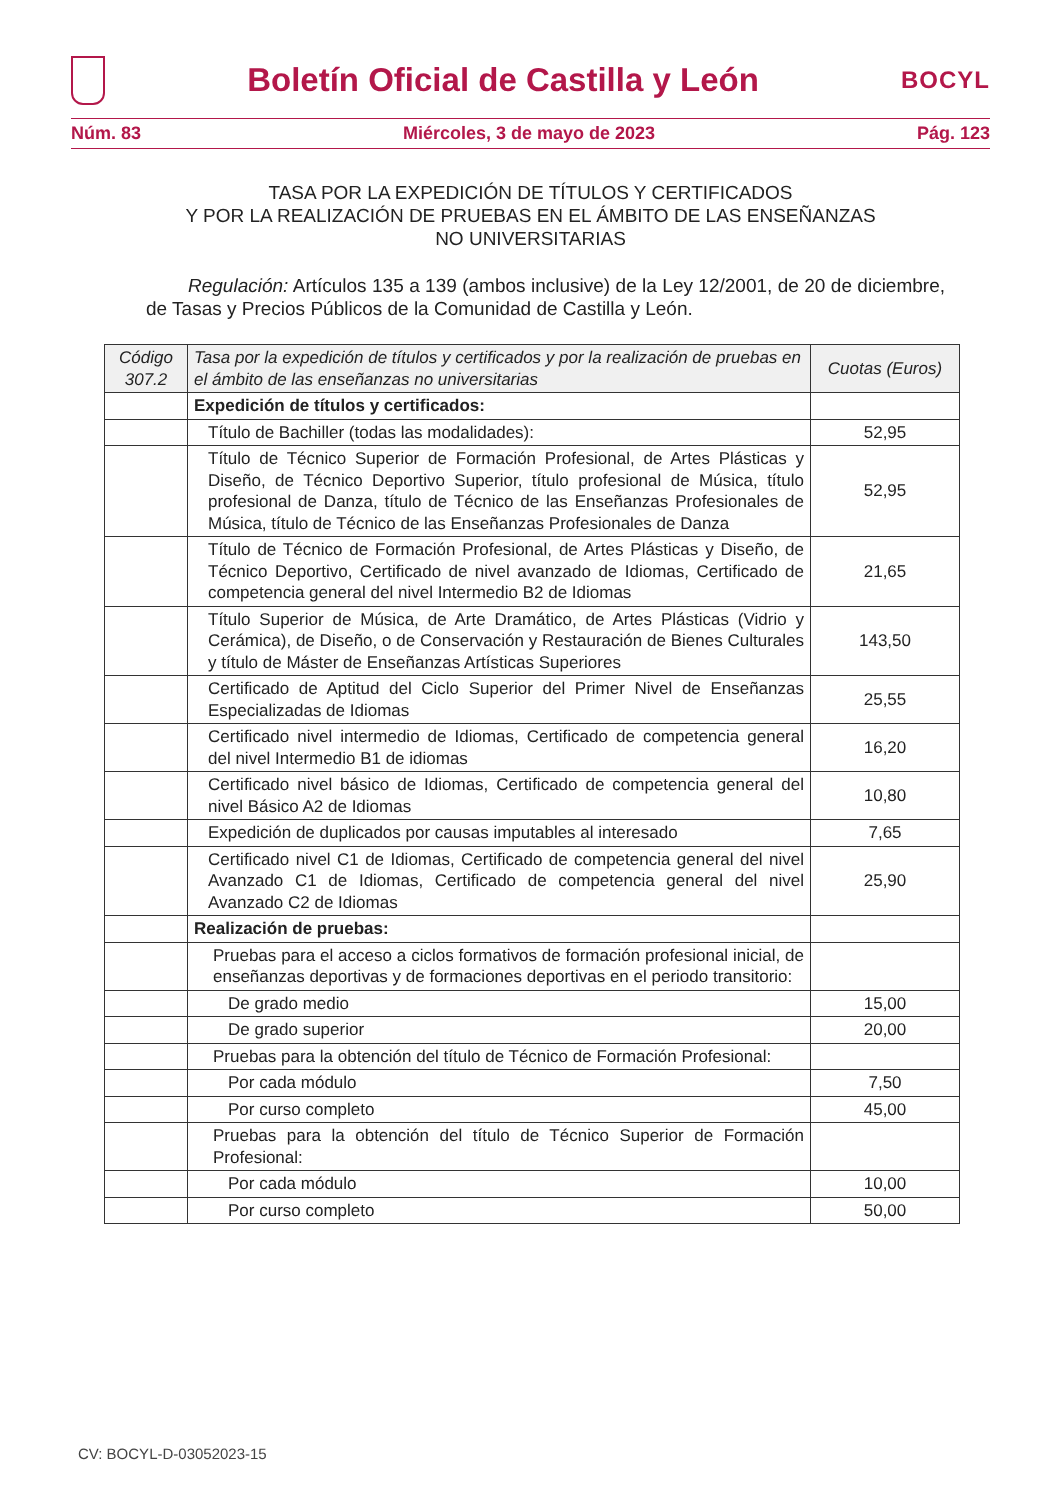Boletín Oficial de Castilla y León
BOCYL
Núm. 83 Miércoles, 3 de mayo de 2023 Pág. 123
TASA POR LA EXPEDICIÓN DE TÍTULOS Y CERTIFICADOS
Y POR LA REALIZACIÓN DE PRUEBAS EN EL ÁMBITO DE LAS ENSEÑANZAS
NO UNIVERSITARIAS
Regulación: Artículos 135 a 139 (ambos inclusive) de la Ley 12/2001, de 20 de diciembre, de Tasas y Precios Públicos de la Comunidad de Castilla y León.
| Código 307.2 | Tasa por la expedición de títulos y certificados y por la realización de pruebas en el ámbito de las enseñanzas no universitarias | Cuotas (Euros) |
| --- | --- | --- |
| | Expedición de títulos y certificados: | |
| | Título de Bachiller (todas las modalidades): | 52,95 |
| | Título de Técnico Superior de Formación Profesional, de Artes Plásticas y Diseño, de Técnico Deportivo Superior, título profesional de Música, título profesional de Danza, título de Técnico de las Enseñanzas Profesionales de Música, título de Técnico de las Enseñanzas Profesionales de Danza | 52,95 |
| | Título de Técnico de Formación Profesional, de Artes Plásticas y Diseño, de Técnico Deportivo, Certificado de nivel avanzado de Idiomas, Certificado de competencia general del nivel Intermedio B2 de Idiomas | 21,65 |
| | Título Superior de Música, de Arte Dramático, de Artes Plásticas (Vidrio y Cerámica), de Diseño, o de Conservación y Restauración de Bienes Culturales y título de Máster de Enseñanzas Artísticas Superiores | 143,50 |
| | Certificado de Aptitud del Ciclo Superior del Primer Nivel de Enseñanzas Especializadas de Idiomas | 25,55 |
| | Certificado nivel intermedio de Idiomas, Certificado de competencia general del nivel Intermedio B1 de idiomas | 16,20 |
| | Certificado nivel básico de Idiomas, Certificado de competencia general del nivel Básico A2 de Idiomas | 10,80 |
| | Expedición de duplicados por causas imputables al interesado | 7,65 |
| | Certificado nivel C1 de Idiomas, Certificado de competencia general del nivel Avanzado C1 de Idiomas, Certificado de competencia general del nivel Avanzado C2 de Idiomas | 25,90 |
| | Realización de pruebas: | |
| | Pruebas para el acceso a ciclos formativos de formación profesional inicial, de enseñanzas deportivas y de formaciones deportivas en el periodo transitorio: | |
| | De grado medio | 15,00 |
| | De grado superior | 20,00 |
| | Pruebas para la obtención del título de Técnico de Formación Profesional: | |
| | Por cada módulo | 7,50 |
| | Por curso completo | 45,00 |
| | Pruebas para la obtención del título de Técnico Superior de Formación Profesional: | |
| | Por cada módulo | 10,00 |
| | Por curso completo | 50,00 |
CV: BOCYL-D-03052023-15